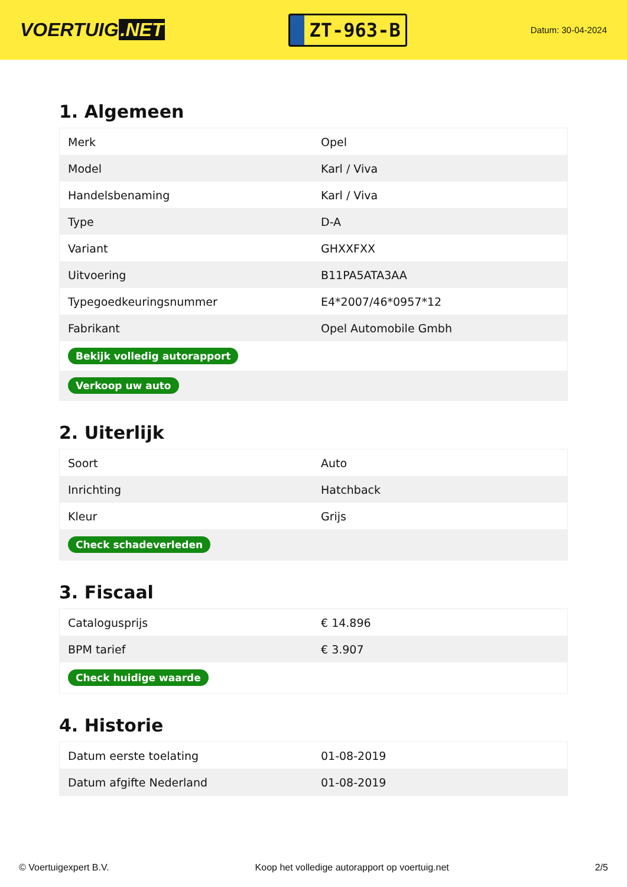VOERTUIG.NET
ZT-963-B
Datum: 30-04-2024
1. Algemeen
| Merk | Opel |
| Model | Karl / Viva |
| Handelsbenaming | Karl / Viva |
| Type | D-A |
| Variant | GHXXFXX |
| Uitvoering | B11PA5ATA3AA |
| Typegoedkeuringsnummer | E4*2007/46*0957*12 |
| Fabrikant | Opel Automobile Gmbh |
| Bekijk volledig autorapport | |
| Verkoop uw auto | |
2. Uiterlijk
| Soort | Auto |
| Inrichting | Hatchback |
| Kleur | Grijs |
| Check schadeverleden | |
3. Fiscaal
| Catalogusprijs | € 14.896 |
| BPM tarief | € 3.907 |
| Check huidige waarde | |
4. Historie
| Datum eerste toelating | 01-08-2019 |
| Datum afgifte Nederland | 01-08-2019 |
© Voertuigexpert B.V. Koop het volledige autorapport op voertuig.net 2/5